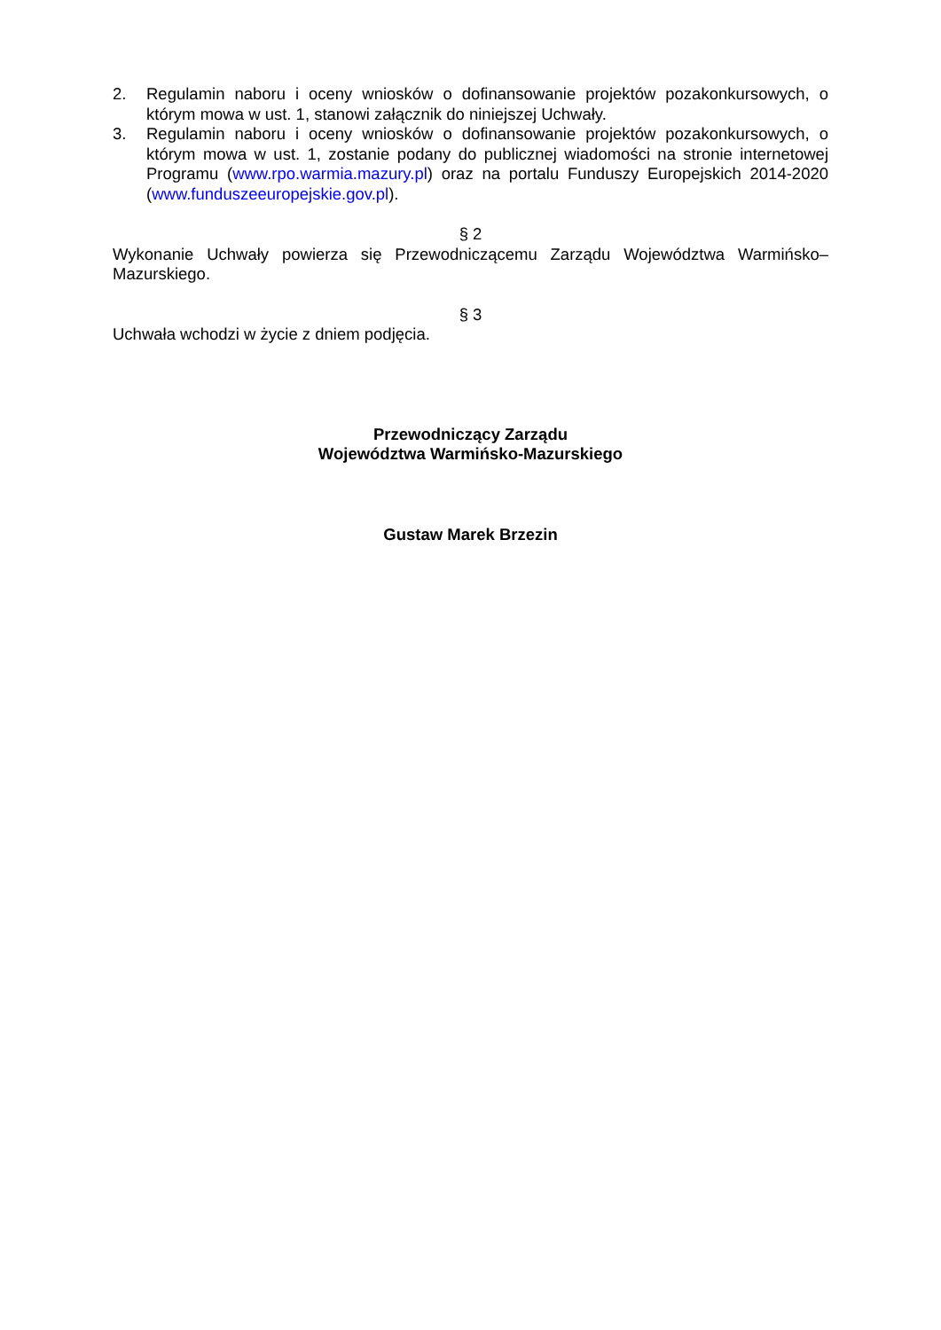2. Regulamin naboru i oceny wniosków o dofinansowanie projektów pozakonkursowych, o którym mowa w ust. 1, stanowi załącznik do niniejszej Uchwały.
3. Regulamin naboru i oceny wniosków o dofinansowanie projektów pozakonkursowych, o którym mowa w ust. 1, zostanie podany do publicznej wiadomości na stronie internetowej Programu (www.rpo.warmia.mazury.pl) oraz na portalu Funduszy Europejskich 2014-2020 (www.funduszeeuropejskie.gov.pl).
§ 2
Wykonanie Uchwały powierza się Przewodniczącemu Zarządu Województwa Warmińsko–Mazurskiego.
§ 3
Uchwała wchodzi w życie z dniem podjęcia.
Przewodniczący Zarządu
Województwa Warmińsko-Mazurskiego
Gustaw Marek Brzezin